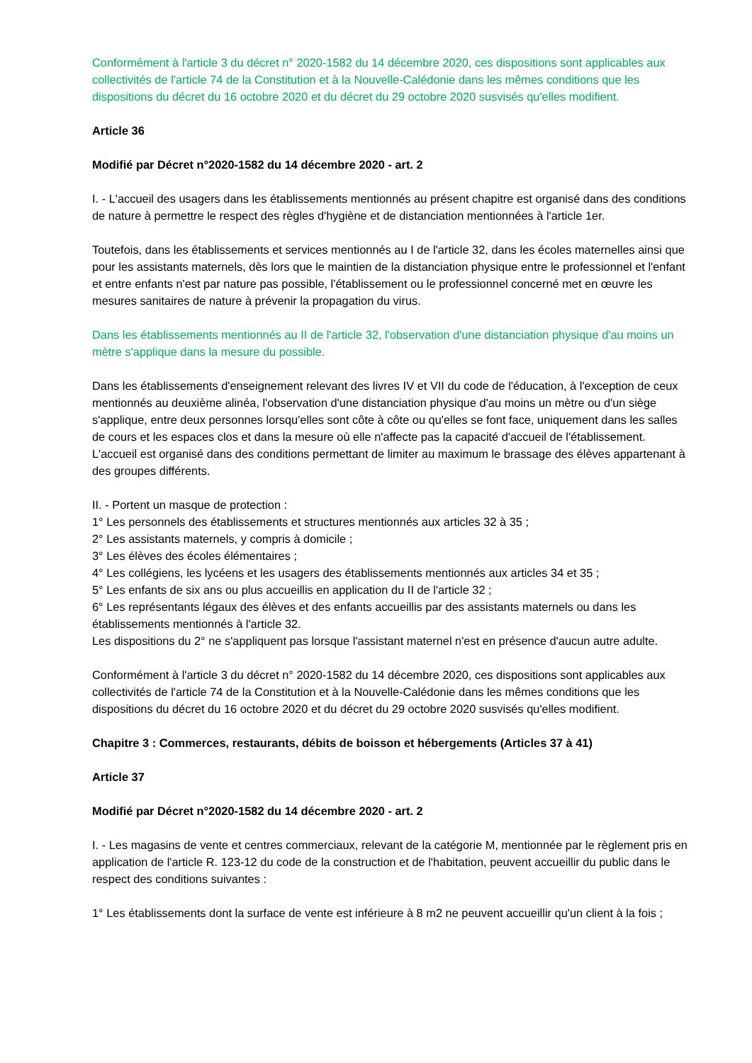Conformément à l'article 3 du décret n° 2020-1582 du 14 décembre 2020, ces dispositions sont applicables aux collectivités de l'article 74 de la Constitution et à la Nouvelle-Calédonie dans les mêmes conditions que les dispositions du décret du 16 octobre 2020 et du décret du 29 octobre 2020 susvisés qu'elles modifient.
Article 36
Modifié par Décret n°2020-1582 du 14 décembre 2020 - art. 2
I. - L'accueil des usagers dans les établissements mentionnés au présent chapitre est organisé dans des conditions de nature à permettre le respect des règles d'hygiène et de distanciation mentionnées à l'article 1er.
Toutefois, dans les établissements et services mentionnés au I de l'article 32, dans les écoles maternelles ainsi que pour les assistants maternels, dès lors que le maintien de la distanciation physique entre le professionnel et l'enfant et entre enfants n'est par nature pas possible, l'établissement ou le professionnel concerné met en œuvre les mesures sanitaires de nature à prévenir la propagation du virus.
Dans les établissements mentionnés au II de l'article 32, l'observation d'une distanciation physique d'au moins un mètre s'applique dans la mesure du possible.
Dans les établissements d'enseignement relevant des livres IV et VII du code de l'éducation, à l'exception de ceux mentionnés au deuxième alinéa, l'observation d'une distanciation physique d'au moins un mètre ou d'un siège s'applique, entre deux personnes lorsqu'elles sont côte à côte ou qu'elles se font face, uniquement dans les salles de cours et les espaces clos et dans la mesure où elle n'affecte pas la capacité d'accueil de l'établissement. L'accueil est organisé dans des conditions permettant de limiter au maximum le brassage des élèves appartenant à des groupes différents.
II. - Portent un masque de protection :
1° Les personnels des établissements et structures mentionnés aux articles 32 à 35 ;
2° Les assistants maternels, y compris à domicile ;
3° Les élèves des écoles élémentaires ;
4° Les collégiens, les lycéens et les usagers des établissements mentionnés aux articles 34 et 35 ;
5° Les enfants de six ans ou plus accueillis en application du II de l'article 32 ;
6° Les représentants légaux des élèves et des enfants accueillis par des assistants maternels ou dans les établissements mentionnés à l'article 32.
Les dispositions du 2° ne s'appliquent pas lorsque l'assistant maternel n'est en présence d'aucun autre adulte.
Conformément à l'article 3 du décret n° 2020-1582 du 14 décembre 2020, ces dispositions sont applicables aux collectivités de l'article 74 de la Constitution et à la Nouvelle-Calédonie dans les mêmes conditions que les dispositions du décret du 16 octobre 2020 et du décret du 29 octobre 2020 susvisés qu'elles modifient.
Chapitre 3 : Commerces, restaurants, débits de boisson et hébergements (Articles 37 à 41)
Article 37
Modifié par Décret n°2020-1582 du 14 décembre 2020 - art. 2
I. - Les magasins de vente et centres commerciaux, relevant de la catégorie M, mentionnée par le règlement pris en application de l'article R. 123-12 du code de la construction et de l'habitation, peuvent accueillir du public dans le respect des conditions suivantes :
1° Les établissements dont la surface de vente est inférieure à 8 m2 ne peuvent accueillir qu'un client à la fois ;